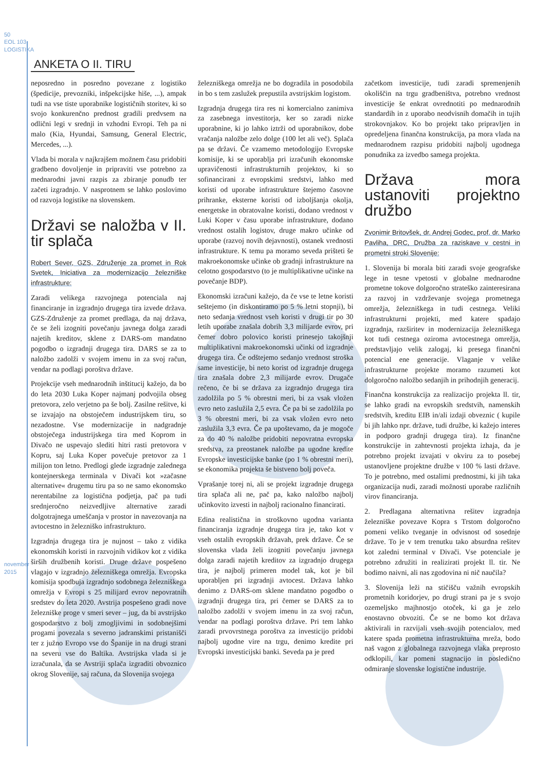50
EOL 103
LOGISTIKA
november 2015
ANKETA O II. TIRU
neposredno in posredno povezane z logistiko (špedicije, prevozniki, inšpekcijske hiše, ...), ampak tudi na vse tiste uporabnike logističnih storitev, ki so svojo konkurenčno prednost gradili predvsem na odlični legi v srednji in vzhodni Evropi. Teh pa ni malo (Kia, Hyundai, Samsung, General Electric, Mercedes, ...).
Vlada bi morala v najkrajšem možnem času pridobiti gradbeno dovoljenje in pripraviti vse potrebno za mednarodni javni razpis za zbiranje ponudb ter začeti izgradnjo. V nasprotnem se lahko poslovimo od razvoja logistike na slovenskem.
Državi se naložba v II. tir splača
Robert Sever, GZS, Združenje za promet in Rok Svetek, Iniciativa za modernizacijo železniške infrastrukture:
Zaradi velikega razvojnega potenciala naj financiranje in izgradnjo drugega tira izvede država. GZS-Združenje za promet predlaga, da naj država, če se želi izogniti povečanju javnega dolga zaradi najetih kreditov, sklene z DARS-om mandatno pogodbo o izgradnji drugega tira. DARS se za to naložbo zadolži v svojem imenu in za svoj račun, vendar na podlagi poroštva države.
Projekcije vseh mednarodnih inštitucij kažejo, da bo do leta 2030 Luka Koper najmanj podvojila obseg pretovora, zelo verjetno pa še bolj. Zasilne rešitve, ki se izvajajo na obstoječem industrijskem tiru, so nezadostne. Vse modernizacije in nadgradnje obstoječega industrijskega tira med Koprom in Divačo ne uspevajo slediti hitri rasti pretovora v Kopru, saj Luka Koper povečuje pretovor za 1 milijon ton letno. Predlogi glede izgradnje zalednega kontejnerskega terminala v Divači kot »začasne alternative« drugemu tiru pa so ne samo ekonomsko nerentabilne za logistična podjetja, pač pa tudi srednjeročno neizvedljive alternative zaradi dolgotrajnega umeščanja v prostor in navezovanja na avtocestno in železniško infrastrukturo.
Izgradnja drugega tira je nujnost – tako z vidika ekonomskih koristi in razvojnih vidikov kot z vidika širših družbenih koristi. Druge države pospešeno vlagajo v izgradnjo železniškega omrežja. Evropska komisija spodbuja izgradnjo sodobnega železniškega omrežja v Evropi s 25 milijard evrov nepovratnih sredstev do leta 2020. Avstrija pospešeno gradi nove železniške proge v smeri sever – jug, da bi avstrijsko gospodarstvo z bolj zmogljivimi in sodobnejšimi progami povezala s severno jadranskimi pristanišči ter z južno Evropo vse do Španije in na drugi strani na severu vse do Baltika. Avstrijska vlada si je izračunala, da se Avstriji splača izgraditi obvoznico okrog Slovenije, saj računa, da Slovenija svojega
železniškega omrežja ne bo dogradila in posodobila in bo s tem zaslužek prepustila avstrijskim logistom.
Izgradnja drugega tira res ni komercialno zanimiva za zasebnega investitorja, ker so zaradi nizke uporabnine, ki jo lahko iztrži od uporabnikov, dobe vračanja naložbe zelo dolge (100 let ali več). Splača pa se državi. Če vzamemo metodologijo Evropske komisije, ki se uporablja pri izračunih ekonomske upravičenosti infrastrukturnih projektov, ki so sofinancirani z evropskimi sredstvi, lahko med koristi od uporabe infrastrukture štejemo časovne prihranke, eksterne koristi od izboljšanja okolja, energetske in obratovalne koristi, dodano vrednost v Luki Koper v času uporabe infrastrukture, dodano vrednost ostalih logistov, druge makro učinke od uporabe (razvoj novih dejavnosti), ostanek vrednosti infrastrukture. K temu pa moramo seveda prišteti še makroekonomske učinke ob gradnji infrastrukture na celotno gospodarstvo (to je multiplikativne učinke na povečanje BDP).
Ekonomski izračuni kažejo, da če vse te letne koristi seštejemo (in diskontiramo po 5 % letni stopnji), bi neto sedanja vrednost vseh koristi v drugi tir po 30 letih uporabe znašala dobrih 3,3 milijarde evrov, pri čemer dobro polovico koristi prinesejo takojšnji multiplikativni makroekonomski učinki od izgradnje drugega tira. Če odštejemo sedanjo vrednost stroška same investicije, bi neto korist od izgradnje drugega tira znašala dobre 2,3 milijarde evrov. Drugače rečeno, če bi se država za izgradnjo drugega tira zadolžila po 5 % obrestni meri, bi za vsak vložen evro neto zaslužila 2,5 evra. Če pa bi se zadolžila po 3 % obrestni meri, bi za vsak vložen evro neto zaslužila 3,3 evra. Če pa upoštevamo, da je mogoče za do 40 % naložbe pridobiti nepovratna evropska sredstva, za preostanek naložbe pa ugodne kredite Evropske investicijske banke (po 1 % obrestni meri), se ekonomika projekta še bistveno bolj poveča.
Vprašanje torej ni, ali se projekt izgradnje drugega tira splača ali ne, pač pa, kako naložbo najbolj učinkovito izvesti in najbolj racionalno financirati.
Edina realistična in stroškovno ugodna varianta financiranja izgradnje drugega tira je, tako kot v vseh ostalih evropskih državah, prek države. Če se slovenska vlada želi izogniti povečanju javnega dolga zaradi najetih kreditov za izgradnjo drugega tira, je najbolj primeren model tak, kot je bil uporabljen pri izgradnji avtocest. Država lahko denimo z DARS-om sklene mandatno pogodbo o izgradnji drugega tira, pri čemer se DARS za to naložbo zadolži v svojem imenu in za svoj račun, vendar na podlagi poroštva države. Pri tem lahko zaradi prvovrstnega poroštva za investicijo pridobi najbolj ugodne vire na trgu, denimo kredite pri Evropski investicijski banki. Seveda pa je pred
začetkom investicije, tudi zaradi spremenjenih okoliščin na trgu gradbeništva, potrebno vrednost investicije še enkrat ovrednotiti po mednarodnih standardih in z uporabo neodvisnih domačih in tujih strokovnjakov. Ko bo projekt tako pripravljen in opredeljena finančna konstrukcija, pa mora vlada na mednarodnem razpisu pridobiti najbolj ugodnega ponudnika za izvedbo samega projekta.
Država mora ustanoviti projektno družbo
Zvonimir Britovšek, dr. Andrej Godec, prof. dr. Marko Pavliha, DRC, Družba za raziskave v cestni in prometni stroki Slovenije:
1. Slovenija bi morala biti zaradi svoje geografske lege in tesne vpetosti v globalne mednarodne prometne tokove dolgoročno strateško zainteresirana za razvoj in vzdrževanje svojega prometnega omrežja, železniškega in tudi cestnega. Veliki infrastrukturni projekti, med katere spadajo izgradnja, razširitev in modernizacija železniškega kot tudi cestnega oziroma avtocestnega omrežja, predstavljajo velik zalogaj, ki presega finančni potencial ene generacije. Vlaganje v velike infrastrukturne projekte moramo razumeti kot dolgoročno naložbo sedanjih in prihodnjih generacij.
Finančna konstrukcija za realizacijo projekta ll. tir, se lahko gradi na evropskih sredstvih, namenskih sredstvih, kreditu EIB in/ali izdaji obveznic ( kupile bi jih lahko npr. države, tudi družbe, ki kažejo interes in podporo gradnji drugega tira). Iz finančne konstrukcije in zahtevnosti projekta izhaja, da je potrebno projekt izvajati v okviru za to posebej ustanovljene projektne družbe v 100 % lasti države. To je potrebno, med ostalimi prednostmi, ki jih taka organizacija nudi, zaradi možnosti uporabe različnih virov financiranja.
2. Predlagana alternativna rešitev izgradnja železniške povezave Kopra s Trstom dolgoročno pomeni veliko tveganje in odvisnost od sosednje države. To je v tem trenutku tako absurdna rešitev kot zaledni terminal v Divači. Vse potenciale je potrebno združiti in realizirati projekt ll. tir. Ne bodimo naivni, ali nas zgodovina ni nič naučila?
3. Slovenija leži na stičišču važnih evropskih prometnih koridorjev, po drugi strani pa je s svojo ozemeljsko majhnostjo otoček, ki ga je zelo enostavno obvoziti. Če se ne bomo kot država aktivirali in razvijali vseh svojih potencialov, med katere spada prometna infrastrukturna mreža, bodo naš vagon z globalnega razvojnega vlaka preprosto odklopili, kar pomeni stagnacijo in posledično odmiranje slovenske logistične industrije.